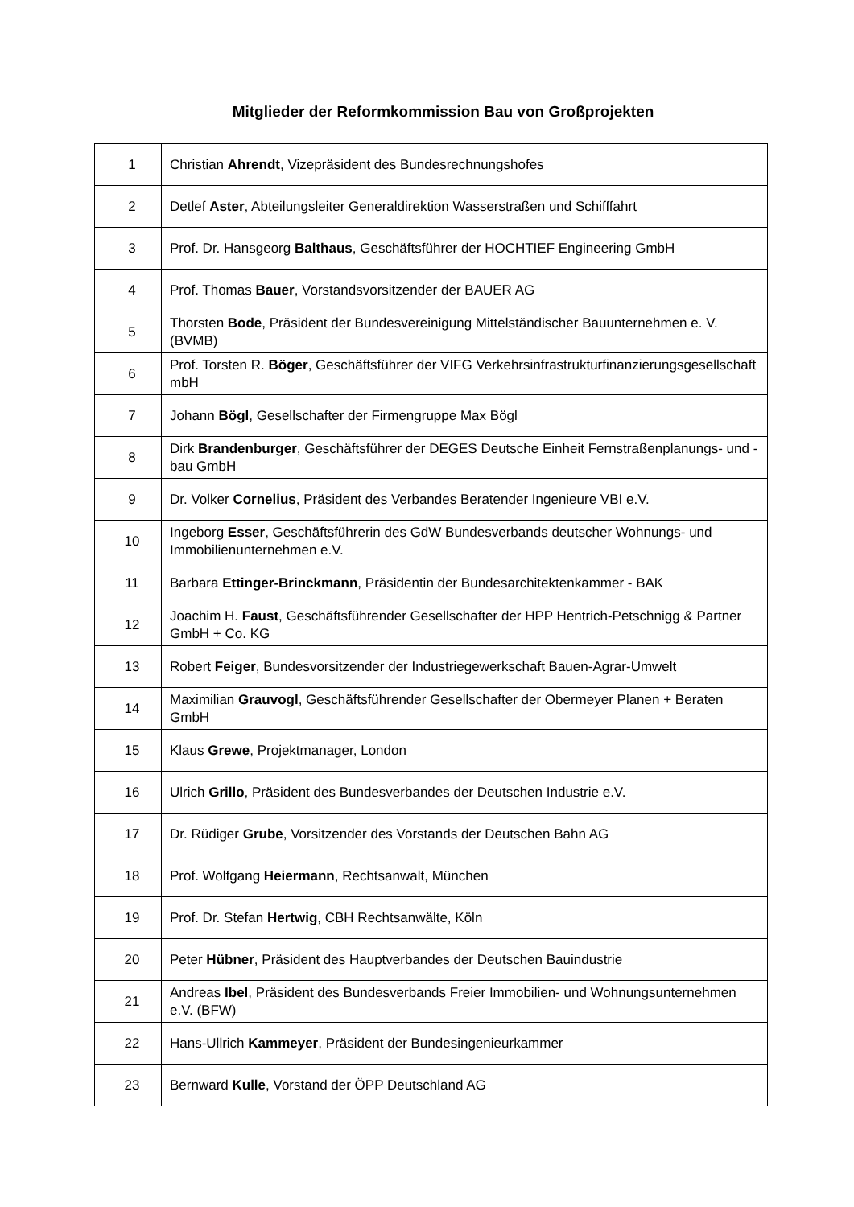Mitglieder der Reformkommission Bau von Großprojekten
| 1 | Christian Ahrendt , Vizepräsident des Bundesrechnungshofes |
| 2 | Detlef Aster , Abteilungsleiter Generaldirektion Wasserstraßen und Schifffahrt |
| 3 | Prof. Dr. Hansgeorg Balthaus , Geschäftsführer der HOCHTIEF Engineering GmbH |
| 4 | Prof. Thomas Bauer , Vorstandsvorsitzender der BAUER AG |
| 5 | Thorsten Bode , Präsident der Bundesvereinigung Mittelständischer Bauunternehmen e. V. (BVMB) |
| 6 | Prof. Torsten R. Böger , Geschäftsführer der VIFG Verkehrsinfrastrukturfinanzierungsgesellschaft mbH |
| 7 | Johann Bögl , Gesellschafter der Firmengruppe Max Bögl |
| 8 | Dirk Brandenburger , Geschäftsführer der DEGES Deutsche Einheit Fernstraßenplanungs- und -bau GmbH |
| 9 | Dr. Volker Cornelius , Präsident des Verbandes Beratender Ingenieure VBI e.V. |
| 10 | Ingeborg Esser , Geschäftsführerin des GdW Bundesverbands deutscher Wohnungs- und Immobilienunternehmen e.V. |
| 11 | Barbara Ettinger-Brinckmann , Präsidentin der Bundesarchitektenkammer - BAK |
| 12 | Joachim H. Faust , Geschäftsführender Gesellschafter der HPP Hentrich-Petschnigg & Partner GmbH + Co. KG |
| 13 | Robert Feiger , Bundesvorsitzender der Industriegewerkschaft Bauen-Agrar-Umwelt |
| 14 | Maximilian Grauvogl , Geschäftsführender Gesellschafter der Obermeyer Planen + Beraten GmbH |
| 15 | Klaus Grewe , Projektmanager, London |
| 16 | Ulrich Grillo , Präsident des Bundesverbandes der Deutschen Industrie e.V. |
| 17 | Dr. Rüdiger Grube , Vorsitzender des Vorstands der Deutschen Bahn AG |
| 18 | Prof. Wolfgang Heiermann , Rechtsanwalt, München |
| 19 | Prof. Dr. Stefan Hertwig , CBH Rechtsanwälte, Köln |
| 20 | Peter Hübner , Präsident des Hauptverbandes der Deutschen Bauindustrie |
| 21 | Andreas Ibel , Präsident des Bundesverbands Freier Immobilien- und Wohnungsunternehmen e.V. (BFW) |
| 22 | Hans-Ullrich Kammeyer , Präsident der Bundesingenieurkammer |
| 23 | Bernward Kulle , Vorstand der ÖPP Deutschland AG |